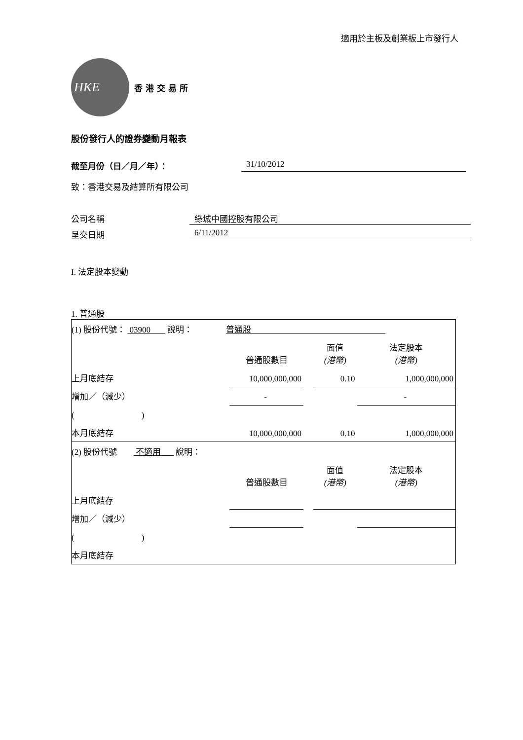適用於主板及創業板上市發行人
HKE
香港交易所
股份發行人的證券變動月報表
截至月份（日／月／年）： 31/10/2012
致：香港交易及結算所有限公司
公司名稱 綠城中國控股有限公司
呈交日期 6/11/2012
I. 法定股本變動
1. 普通股
| (1) 股份代號： 03900 說明： 普通股 | | | | |
| | 普通股數目 | | 面值 (港幣) | 法定股本 (港幣) |
| 上月底結存 | 10,000,000,000 | | 0.10 | 1,000,000,000 |
| 增加／（減少） | - | | | - |
| ( ) | | | | |
| 本月底結存 | 10,000,000,000 | | 0.10 | 1,000,000,000 |
| (2) 股份代號 不適用 說明： | | | | |
| | 普通股數目 | | 面值 (港幣) | 法定股本 (港幣) |
| 上月底結存 | | | | |
| 增加／（減少） | | | | |
| ( ) | | | | |
| 本月底結存 | | | | |